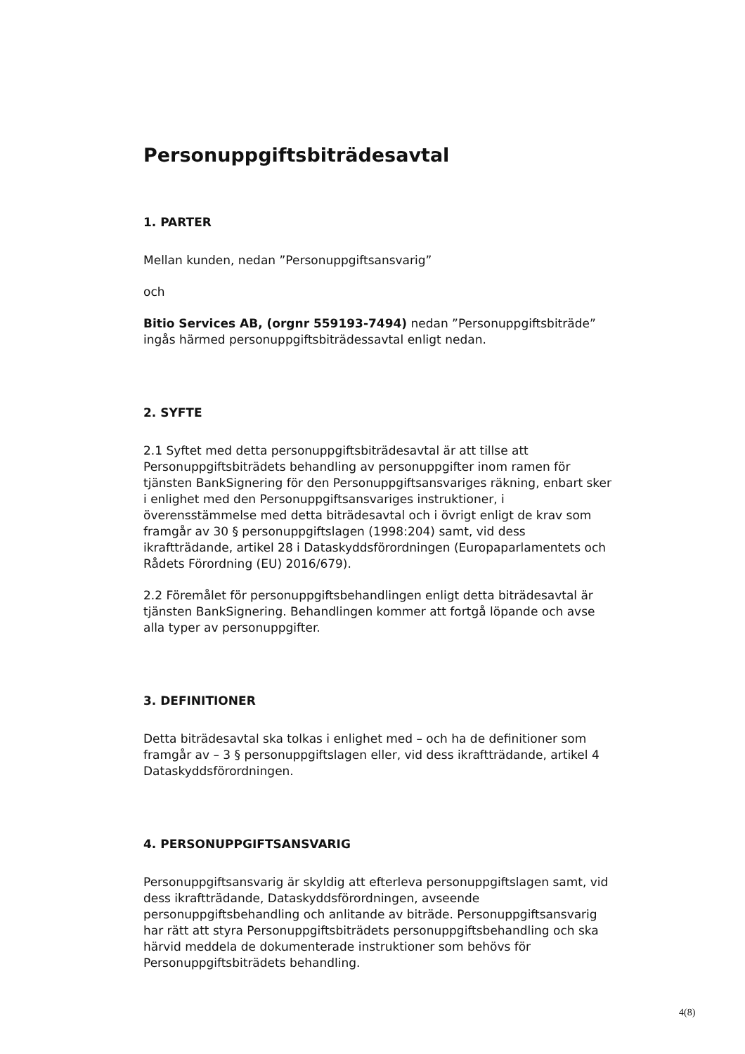Personuppgiftsbiträdesavtal
1. PARTER
Mellan kunden, nedan ”Personuppgiftsansvarig”
och
Bitio Services AB, (orgnr 559193-7494) nedan ”Personuppgiftsbiträde” ingås härmed personuppgiftsbiträdessavtal enligt nedan.
2. SYFTE
2.1 Syftet med detta personuppgiftsbiträdesavtal är att tillse att Personuppgiftsbiträdets behandling av personuppgifter inom ramen för tjänsten BankSignering för den Personuppgiftsansvariges räkning, enbart sker i enlighet med den Personuppgiftsansvariges instruktioner, i överensstämmelse med detta biträdesavtal och i övrigt enligt de krav som framgår av 30 § personuppgiftslagen (1998:204) samt, vid dess ikraftträdande, artikel 28 i Dataskyddsförordningen (Europaparlamentets och Rådets Förordning (EU) 2016/679).
2.2 Föremålet för personuppgiftsbehandlingen enligt detta biträdesavtal är tjänsten BankSignering. Behandlingen kommer att fortgå löpande och avse alla typer av personuppgifter.
3. DEFINITIONER
Detta biträdesavtal ska tolkas i enlighet med – och ha de definitioner som framgår av – 3 § personuppgiftslagen eller, vid dess ikraftträdande, artikel 4 Dataskyddsförordningen.
4. PERSONUPPGIFTSANSVARIG
Personuppgiftsansvarig är skyldig att efterleva personuppgiftslagen samt, vid dess ikraftträdande, Dataskyddsförordningen, avseende personuppgiftsbehandling och anlitande av biträde. Personuppgiftsansvarig har rätt att styra Personuppgiftsbiträdets personuppgiftsbehandling och ska härvid meddela de dokumenterade instruktioner som behövs för Personuppgiftsbiträdets behandling.
4(8)